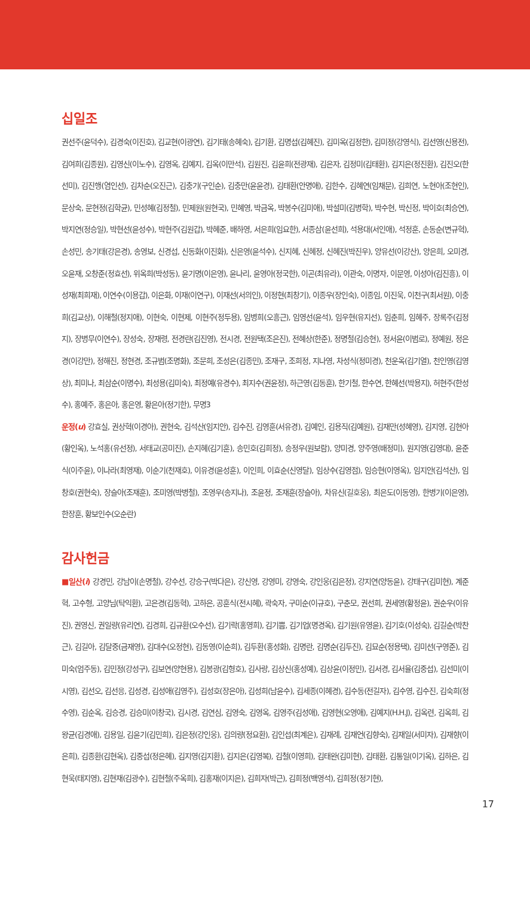십일조
권선주(윤덕수), 김경숙(이진호), 김교현(이광연), 김기태(송혜숙), 김기환, 김명섭(김혜진), 김미옥(김정한), 김미정(강영식), 김선영(신용전), 김여희(김종원), 김영신(이노수), 김영옥, 김예지, 김옥(이만석), 김원진, 김윤희(전광재), 김은자, 김정미(김태환), 김지은(정진환), 김진오(한선미), 김진행(염인선), 김차순(오진근), 김충기(구인순), 김충만(윤윤경), 김태환(안명애), 김한수, 김혜연(임채문), 김희연, 노현아(조현인), 문상숙, 문현정(김학균), 민성혜(김정철), 민제원(원현국), 민혜영, 박금옥, 박봉수(김미애), 박설미(김병학), 박수현, 박신정, 박이호(최승연), 박지연(정승일), 박현선(윤성수), 박현주(김원갑), 박혜준, 배하영, 서은희(임요한), 서종삼(윤선희), 석용대(서인애), 석정훈, 손동순(변규혁), 손성민, 송기태(강은경), 송영보, 신경섭, 신동화(이진화), 신은영(윤석수), 신지혜, 신혜정, 신혜진(박진우), 양유선(이강산), 양은희, 오미경, 오윤재, 오창준(정효선), 위옥희(박성동), 윤기명(이은영), 윤나리, 윤영아(정국한), 이곤(최유라), 이관숙, 이명자, 이문영, 이성아(김진흥), 이성재(최희재), 이연수(이용갑), 이은화, 이재(이연구), 이재선(서의인), 이정현(최창기), 이종우(장인숙), 이종임, 이진욱, 이천구(최서원), 이충희(김교상), 이해철(정지애), 이현숙, 이현제, 이현주(정두용), 임병희(오흥근), 임영선(윤석), 임우현(유지선), 임춘희, 임혜주, 장록주(김정지), 장병무(이연수), 장성숙, 장재령, 전경란(김진영), 전시경, 전원택(조은진), 전혜상(한준), 정명철(김승현), 정서윤(이범로), 정예원, 정은경(이강만), 정해진, 정현경, 조규범(조명화), 조문희, 조성은(김종민), 조재구, 조희정, 지나영, 차성식(정미경), 천운옥(김기열), 천인영(김영상), 최미나, 최삼순(이명수), 최성용(김미숙), 최정예(유경수), 최지수(권윤정), 하근영(김동훈), 한기철, 한수연, 한혜선(박용지), 허현주(한성수), 홍예주, 홍은아, 홍은영, 황은아(정기한), 무명3
운정(u) 강효실, 권상혁(이경아), 권현숙, 김석산(임지안), 김수진, 김영훈(서유경), 김예인, 김용직(김예원), 김재만(성혜영), 김지영, 김현아(황인옥), 노석홍(유선정), 서태교(공미진), 손지혜(김기훈), 송민호(김희정), 송정우(원보람), 양미경, 양주영(배정미), 원지영(김영대), 윤준식(이주윤), 이나라(최영재), 이순기(천재호), 이유경(윤성훈), 이인희, 이효순(신영달), 임상수(김영점), 임승현(이영옥), 임지안(김석산), 임창호(권현숙), 장슬아(조재훈), 조미영(박병철), 조영우(송지나), 조윤정, 조재훈(장슬아), 차유신(길호웅), 최은도(이동영), 한병기(이은영), 한장훈, 황보인수(오순란)
감사헌금
■일산(i) 강경민, 강남이(손명철), 강수선, 강승구(박다은), 강신영, 강영미, 강영숙, 강인웅(김은정), 강지연(양동윤), 강태구(김미현), 계준혁, 고수형, 고양님(탁익환), 고은경(김동혁), 고하은, 공훈식(전시혜), 곽숙자, 구미순(이규호), 구춘모, 권선희, 권세영(황정윤), 권순우(이유진), 권영신, 권일량(유리연), 김경희, 김규환(오수선), 김기락(홍영희), 김기쁨, 김기업(명경옥), 김기원(유영윤), 김기호(이성숙), 김길순(박찬근), 김길아, 김달중(금재영), 김대수(오정현), 김동영(이순희), 김두환(홍성화), 김명란, 김명순(김두진), 김묘순(정용택), 김미선(구영준), 김미숙(엄주동), 김민정(강성구), 김보연(양현용), 김봉광(김형호), 김사랑, 김상신(홍성예), 김상윤(이정민), 김서경, 김서율(김중섭), 김선미(이시영), 김선오, 김선응, 김성경, 김성애(김영주), 김성호(장은아), 김성희(남윤수), 김세종(이혜경), 김수동(전길자), 김수영, 김수진, 김숙희(정수영), 김순옥, 김승경, 김승미(이창국), 김시경, 김연심, 김영숙, 김영옥, 김영주(김성애), 김영현(오영애), 김예지(H.H.J), 김옥련, 김옥희, 김왕균(김경애), 김용일, 김윤기(김민희), 김은정(강인웅), 김의량(정요환), 김인섭(최계은), 김재례, 김재언(김향숙), 김재일(서미자), 김재향(이은희), 김종환(김현옥), 김중섭(정은혜), 김지영(김지환), 김지은(김영복), 김철(이영희), 김태완(김미현), 김태환, 김통일(이기옥), 김하은, 김현욱(태지영), 김현재(김광수), 김현철(주옥희), 김홍재(이지은), 김희자(박근), 김희정(백영석), 김희정(정기현),
17